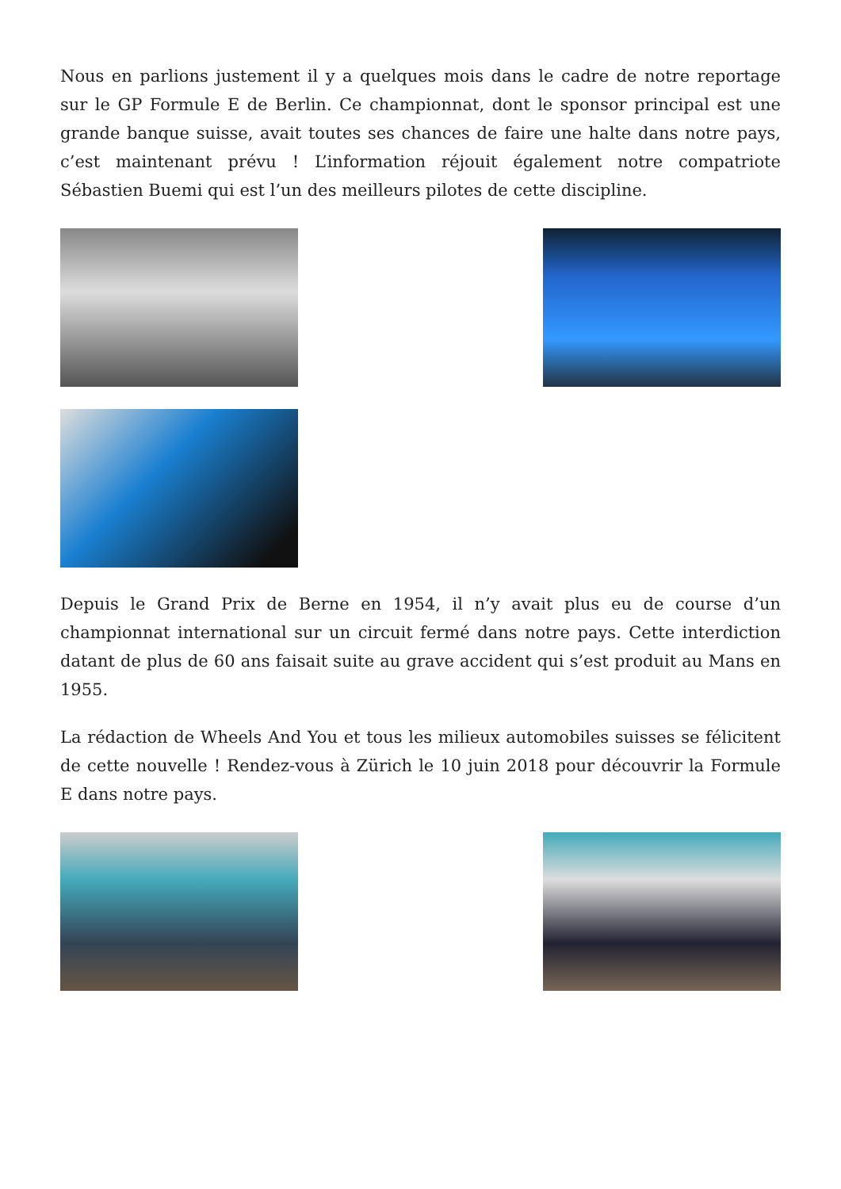Nous en parlions justement il y a quelques mois dans le cadre de notre reportage sur le GP Formule E de Berlin. Ce championnat, dont le sponsor principal est une grande banque suisse, avait toutes ses chances de faire une halte dans notre pays, c’est maintenant prévu ! L’information réjouit également notre compatriote Sébastien Buemi qui est l’un des meilleurs pilotes de cette discipline.
Depuis le Grand Prix de Berne en 1954, il n’y avait plus eu de course d’un championnat international sur un circuit fermé dans notre pays. Cette interdiction datant de plus de 60 ans faisait suite au grave accident qui s’est produit au Mans en 1955.
La rédaction de Wheels And You et tous les milieux automobiles suisses se félicitent de cette nouvelle ! Rendez-vous à Zürich le 10 juin 2018 pour découvrir la Formule E dans notre pays.